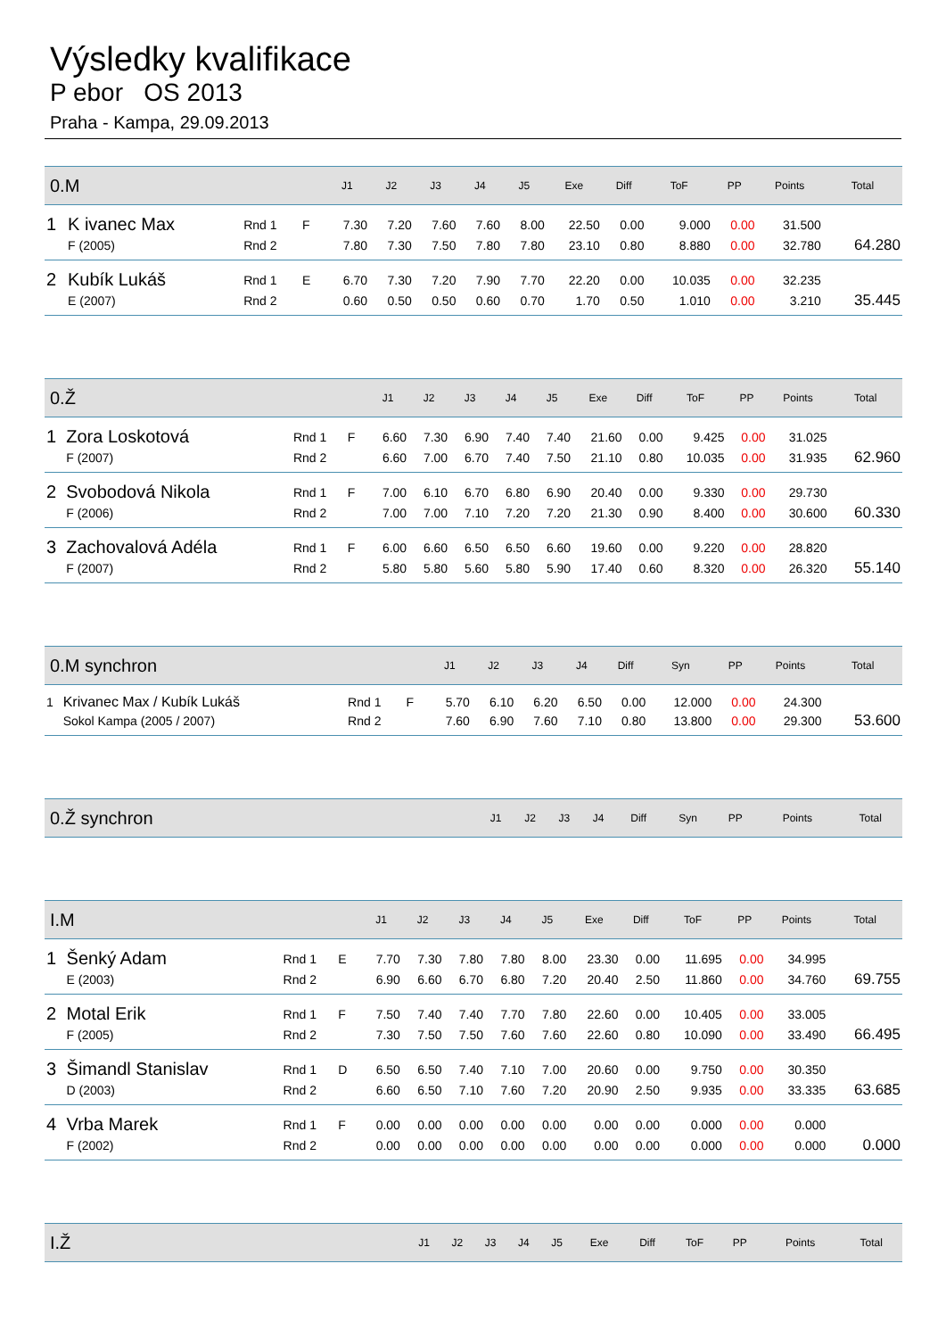Výsledky kvalifikace
P ebor OS 2013
Praha - Kampa, 29.09.2013
| 0.M | | | | | J1 | J2 | J3 | J4 | J5 | Exe | Diff | ToF | PP | Points | Total |
| --- | --- | --- | --- | --- | --- | --- | --- | --- | --- | --- | --- | --- | --- | --- | --- |
| 1 | K ivanec Max | Rnd 1 | F | | 7.30 | 7.20 | 7.60 | 7.60 | 8.00 | 22.50 | 0.00 | 9.000 | 0.00 | 31.500 | |
| | F (2005) | Rnd 2 | | | 7.80 | 7.30 | 7.50 | 7.80 | 7.80 | 23.10 | 0.80 | 8.880 | 0.00 | 32.780 | 64.280 |
| 2 | Kubík Lukáš | Rnd 1 | E | | 6.70 | 7.30 | 7.20 | 7.90 | 7.70 | 22.20 | 0.00 | 10.035 | 0.00 | 32.235 | |
| | E (2007) | Rnd 2 | | | 0.60 | 0.50 | 0.50 | 0.60 | 0.70 | 1.70 | 0.50 | 1.010 | 0.00 | 3.210 | 35.445 |
| 0.Ž | | | | | J1 | J2 | J3 | J4 | J5 | Exe | Diff | ToF | PP | Points | Total |
| --- | --- | --- | --- | --- | --- | --- | --- | --- | --- | --- | --- | --- | --- | --- | --- |
| 1 | Zora Loskotová | Rnd 1 | F | | 6.60 | 7.30 | 6.90 | 7.40 | 7.40 | 21.60 | 0.00 | 9.425 | 0.00 | 31.025 | |
| | F (2007) | Rnd 2 | | | 6.60 | 7.00 | 6.70 | 7.40 | 7.50 | 21.10 | 0.80 | 10.035 | 0.00 | 31.935 | 62.960 |
| 2 | Svobodová Nikola | Rnd 1 | F | | 7.00 | 6.10 | 6.70 | 6.80 | 6.90 | 20.40 | 0.00 | 9.330 | 0.00 | 29.730 | |
| | F (2006) | Rnd 2 | | | 7.00 | 7.00 | 7.10 | 7.20 | 7.20 | 21.30 | 0.90 | 8.400 | 0.00 | 30.600 | 60.330 |
| 3 | Zachovalová Adéla | Rnd 1 | F | | 6.00 | 6.60 | 6.50 | 6.50 | 6.60 | 19.60 | 0.00 | 9.220 | 0.00 | 28.820 | |
| | F (2007) | Rnd 2 | | | 5.80 | 5.80 | 5.60 | 5.80 | 5.90 | 17.40 | 0.60 | 8.320 | 0.00 | 26.320 | 55.140 |
| 0.M synchron | | | | | J1 | J2 | J3 | J4 | Diff | Syn | PP | Points | Total |
| --- | --- | --- | --- | --- | --- | --- | --- | --- | --- | --- | --- | --- | --- |
| 1 | Krivanec Max / Kubík Lukáš | Rnd 1 | F | | 5.70 | 6.10 | 6.20 | 6.50 | 0.00 | 12.000 | 0.00 | 24.300 | |
| | Sokol Kampa (2005 / 2007) | Rnd 2 | | | 7.60 | 6.90 | 7.60 | 7.10 | 0.80 | 13.800 | 0.00 | 29.300 | 53.600 |
| 0.Ž synchron | J1 | J2 | J3 | J4 | Diff | Syn | PP | Points | Total |
| --- | --- | --- | --- | --- | --- | --- | --- | --- | --- |
| I.M | | | | | J1 | J2 | J3 | J4 | J5 | Exe | Diff | ToF | PP | Points | Total |
| --- | --- | --- | --- | --- | --- | --- | --- | --- | --- | --- | --- | --- | --- | --- | --- |
| 1 | Šenký Adam | Rnd 1 | E | | 7.70 | 7.30 | 7.80 | 7.80 | 8.00 | 23.30 | 0.00 | 11.695 | 0.00 | 34.995 | |
| | E (2003) | Rnd 2 | | | 6.90 | 6.60 | 6.70 | 6.80 | 7.20 | 20.40 | 2.50 | 11.860 | 0.00 | 34.760 | 69.755 |
| 2 | Motal Erik | Rnd 1 | F | | 7.50 | 7.40 | 7.40 | 7.70 | 7.80 | 22.60 | 0.00 | 10.405 | 0.00 | 33.005 | |
| | F (2005) | Rnd 2 | | | 7.30 | 7.50 | 7.50 | 7.60 | 7.60 | 22.60 | 0.80 | 10.090 | 0.00 | 33.490 | 66.495 |
| 3 | Šimandl Stanislav | Rnd 1 | D | | 6.50 | 6.50 | 7.40 | 7.10 | 7.00 | 20.60 | 0.00 | 9.750 | 0.00 | 30.350 | |
| | D (2003) | Rnd 2 | | | 6.60 | 6.50 | 7.10 | 7.60 | 7.20 | 20.90 | 2.50 | 9.935 | 0.00 | 33.335 | 63.685 |
| 4 | Vrba Marek | Rnd 1 | F | | 0.00 | 0.00 | 0.00 | 0.00 | 0.00 | 0.00 | 0.00 | 0.000 | 0.00 | 0.000 | |
| | F (2002) | Rnd 2 | | | 0.00 | 0.00 | 0.00 | 0.00 | 0.00 | 0.00 | 0.00 | 0.000 | 0.00 | 0.000 | 0.000 |
| I.Ž | J1 | J2 | J3 | J4 | J5 | Exe | Diff | ToF | PP | Points | Total |
| --- | --- | --- | --- | --- | --- | --- | --- | --- | --- | --- | --- |